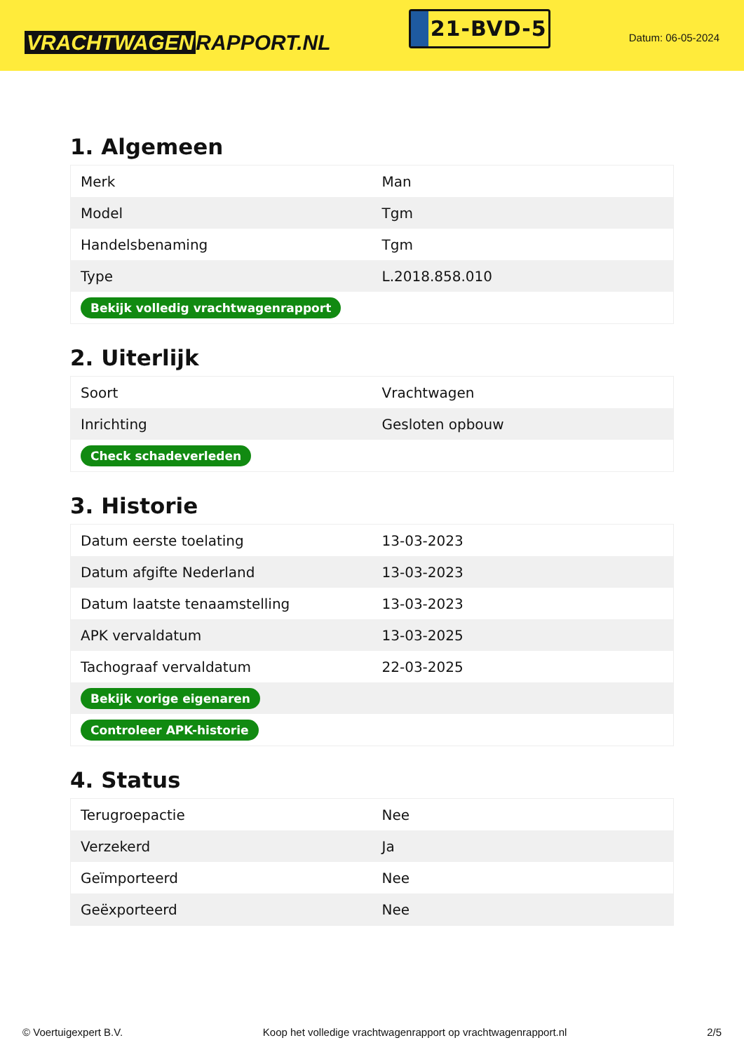VRACHTWAGEN RAPPORT.NL
21-BVD-5
Datum: 06-05-2024
1. Algemeen
| Merk | Man |
| Model | Tgm |
| Handelsbenaming | Tgm |
| Type | L.2018.858.010 |
| Bekijk volledig vrachtwagenrapport | |
2. Uiterlijk
| Soort | Vrachtwagen |
| Inrichting | Gesloten opbouw |
| Check schadeverleden | |
3. Historie
| Datum eerste toelating | 13-03-2023 |
| Datum afgifte Nederland | 13-03-2023 |
| Datum laatste tenaamstelling | 13-03-2023 |
| APK vervaldatum | 13-03-2025 |
| Tachograaf vervaldatum | 22-03-2025 |
| Bekijk vorige eigenaren | |
| Controleer APK-historie | |
4. Status
| Terugroepactie | Nee |
| Verzekerd | Ja |
| Geïmporteerd | Nee |
| Geëxporteerd | Nee |
© Voertuigexpert B.V. Koop het volledige vrachtwagenrapport op vrachtwagenrapport.nl 2/5